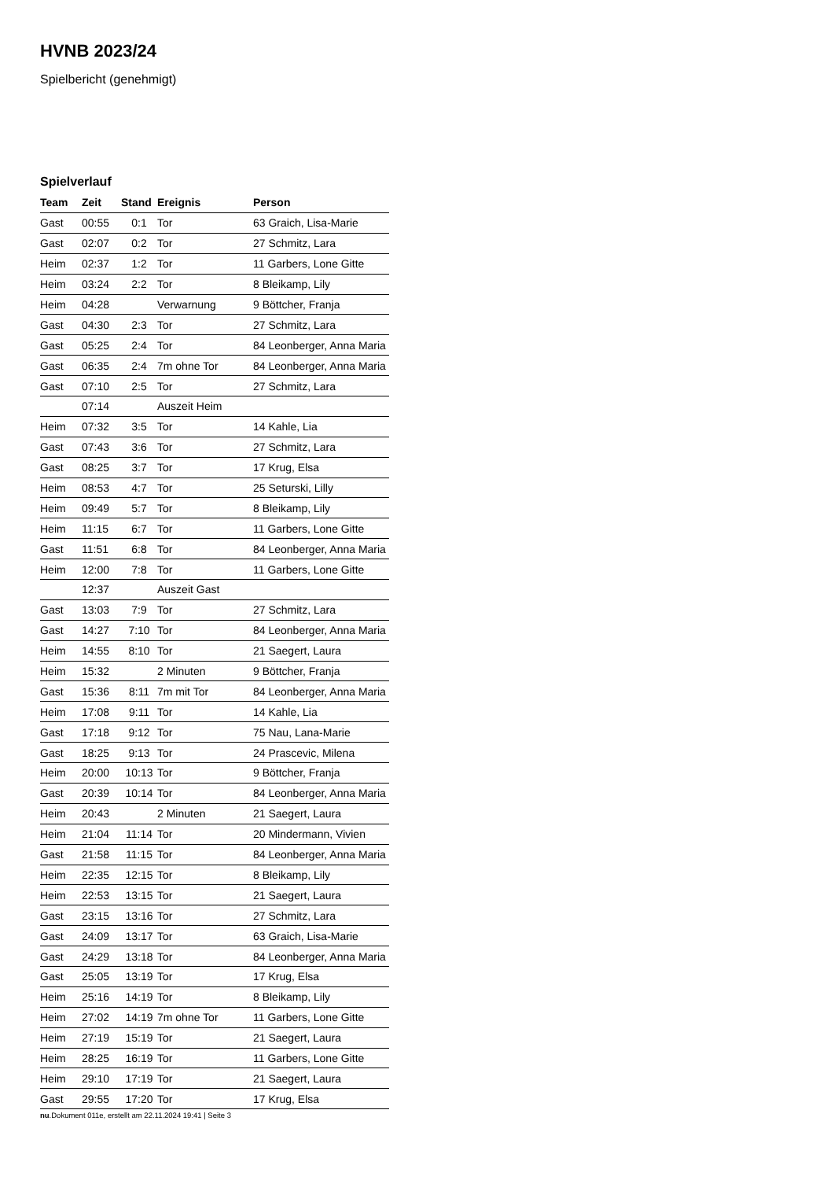HVNB 2023/24
Spielbericht (genehmigt)
Spielverlauf
| Team | Zeit | Stand | Ereignis | Person |
| --- | --- | --- | --- | --- |
| Gast | 00:55 | 0:1 | Tor | 63 Graich, Lisa-Marie |
| Gast | 02:07 | 0:2 | Tor | 27 Schmitz, Lara |
| Heim | 02:37 | 1:2 | Tor | 11 Garbers, Lone Gitte |
| Heim | 03:24 | 2:2 | Tor | 8 Bleikamp, Lily |
| Heim | 04:28 | | Verwarnung | 9 Böttcher, Franja |
| Gast | 04:30 | 2:3 | Tor | 27 Schmitz, Lara |
| Gast | 05:25 | 2:4 | Tor | 84 Leonberger, Anna Maria |
| Gast | 06:35 | 2:4 | 7m ohne Tor | 84 Leonberger, Anna Maria |
| Gast | 07:10 | 2:5 | Tor | 27 Schmitz, Lara |
| | 07:14 | | Auszeit Heim | |
| Heim | 07:32 | 3:5 | Tor | 14 Kahle, Lia |
| Gast | 07:43 | 3:6 | Tor | 27 Schmitz, Lara |
| Gast | 08:25 | 3:7 | Tor | 17 Krug, Elsa |
| Heim | 08:53 | 4:7 | Tor | 25 Seturski, Lilly |
| Heim | 09:49 | 5:7 | Tor | 8 Bleikamp, Lily |
| Heim | 11:15 | 6:7 | Tor | 11 Garbers, Lone Gitte |
| Gast | 11:51 | 6:8 | Tor | 84 Leonberger, Anna Maria |
| Heim | 12:00 | 7:8 | Tor | 11 Garbers, Lone Gitte |
| | 12:37 | | Auszeit Gast | |
| Gast | 13:03 | 7:9 | Tor | 27 Schmitz, Lara |
| Gast | 14:27 | 7:10 | Tor | 84 Leonberger, Anna Maria |
| Heim | 14:55 | 8:10 | Tor | 21 Saegert, Laura |
| Heim | 15:32 | | 2 Minuten | 9 Böttcher, Franja |
| Gast | 15:36 | 8:11 | 7m mit Tor | 84 Leonberger, Anna Maria |
| Heim | 17:08 | 9:11 | Tor | 14 Kahle, Lia |
| Gast | 17:18 | 9:12 | Tor | 75 Nau, Lana-Marie |
| Gast | 18:25 | 9:13 | Tor | 24 Prascevic, Milena |
| Heim | 20:00 | 10:13 | Tor | 9 Böttcher, Franja |
| Gast | 20:39 | 10:14 | Tor | 84 Leonberger, Anna Maria |
| Heim | 20:43 | | 2 Minuten | 21 Saegert, Laura |
| Heim | 21:04 | 11:14 | Tor | 20 Mindermann, Vivien |
| Gast | 21:58 | 11:15 | Tor | 84 Leonberger, Anna Maria |
| Heim | 22:35 | 12:15 | Tor | 8 Bleikamp, Lily |
| Heim | 22:53 | 13:15 | Tor | 21 Saegert, Laura |
| Gast | 23:15 | 13:16 | Tor | 27 Schmitz, Lara |
| Gast | 24:09 | 13:17 | Tor | 63 Graich, Lisa-Marie |
| Gast | 24:29 | 13:18 | Tor | 84 Leonberger, Anna Maria |
| Gast | 25:05 | 13:19 | Tor | 17 Krug, Elsa |
| Heim | 25:16 | 14:19 | Tor | 8 Bleikamp, Lily |
| Heim | 27:02 | 14:19 | 7m ohne Tor | 11 Garbers, Lone Gitte |
| Heim | 27:19 | 15:19 | Tor | 21 Saegert, Laura |
| Heim | 28:25 | 16:19 | Tor | 11 Garbers, Lone Gitte |
| Heim | 29:10 | 17:19 | Tor | 21 Saegert, Laura |
| Gast | 29:55 | 17:20 | Tor | 17 Krug, Elsa |
nu.Dokument 011e, erstellt am 22.11.2024 19:41 | Seite 3